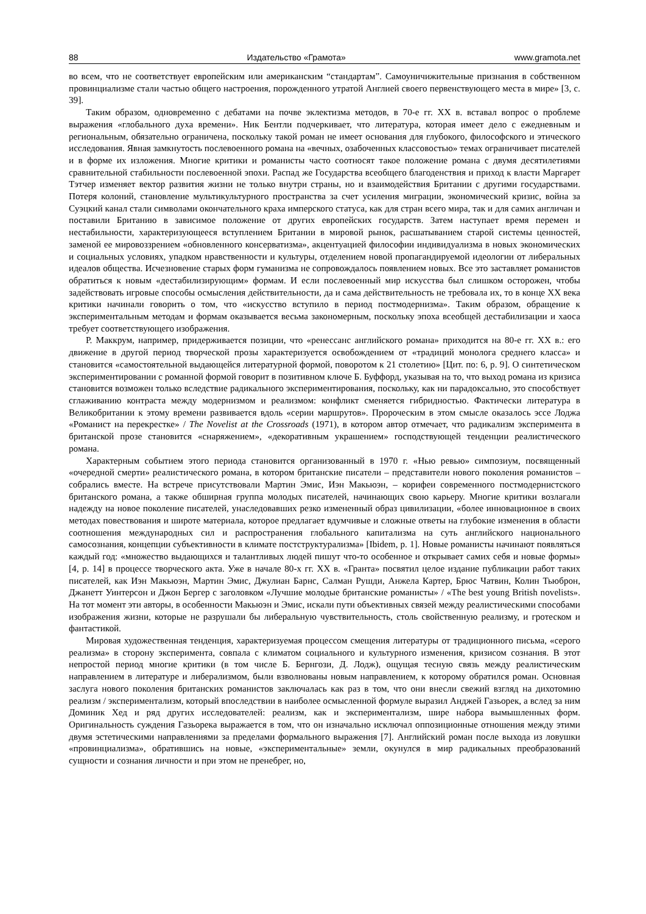88 Издательство «Грамота» www.gramota.net
во всем, что не соответствует европейским или американским “стандартам”. Самоуничижительные признания в собственном провинциализме стали частью общего настроения, порожденного утратой Англией своего первенствующего места в мире» [3, с. 39].
Таким образом, одновременно с дебатами на почве эклектизма методов, в 70-е гг. XX в. вставал вопрос о проблеме выражения «глобального духа времени». Ник Бентли подчеркивает, что литература, которая имеет дело с ежедневным и региональным, обязательно ограничена, поскольку такой роман не имеет основания для глубокого, философского и этического исследования. Явная замкнутость послевоенного романа на «вечных, озабоченных классовостью» темах ограничивает писателей и в форме их изложения. Многие критики и романисты часто соотносят такое положение романа с двумя десятилетиями сравнительной стабильности послевоенной эпохи. Распад же Государства всеобщего благоденствия и приход к власти Маргарет Тэтчер изменяет вектор развития жизни не только внутри страны, но и взаимодействия Британии с другими государствами. Потеря колоний, становление мультикультурного пространства за счет усиления миграции, экономический кризис, война за Суэцкий канал стали символами окончательного краха имперского статуса, как для стран всего мира, так и для самих англичан и поставили Британию в зависимое положение от других европейских государств. Затем наступает время перемен и нестабильности, характеризующееся вступлением Британии в мировой рынок, расшатыванием старой системы ценностей, заменой ее мировоззрением «обновленного консерватизма», акцентуацией философии индивидуализма в новых экономических и социальных условиях, упадком нравственности и культуры, отделением новой пропагандируемой идеологии от либеральных идеалов общества. Исчезновение старых форм гуманизма не сопровождалось появлением новых. Все это заставляет романистов обратиться к новым «дестабилизирующим» формам. И если послевоенный мир искусства был слишком осторожен, чтобы задействовать игровые способы осмысления действительности, да и сама действительность не требовала их, то в конце XX века критики начинали говорить о том, что «искусство вступило в период постмодернизма». Таким образом, обращение к экспериментальным методам и формам оказывается весьма закономерным, поскольку эпоха всеобщей дестабилизации и хаоса требует соответствующего изображения.
Р. Маккрум, например, придерживается позиции, что «ренессанс английского романа» приходится на 80-е гг. XX в.: его движение в другой период творческой прозы характеризуется освобождением от «традиций монолога среднего класса» и становится «самостоятельной выдающейся литературной формой, поворотом к 21 столетию» [Цит. по: 6, p. 9]. О синтетическом экспериментировании с романной формой говорит в позитивном ключе Б. Буффорд, указывая на то, что выход романа из кризиса становится возможен только вследствие радикального экспериментирования, поскольку, как ни парадоксально, это способствует сглаживанию контраста между модернизмом и реализмом: конфликт сменяется гибридностью. Фактически литература в Великобритании к этому времени развивается вдоль «серии маршрутов». Пророческим в этом смысле оказалось эссе Лоджа «Романист на перекрестке» / The Novelist at the Crossroads (1971), в котором автор отмечает, что радикализм эксперимента в британской прозе становится «снаряжением», «декоративным украшением» господствующей тенденции реалистического романа.
Характерным событием этого периода становится организованный в 1970 г. «Нью ревью» симпозиум, посвященный «очередной смерти» реалистического романа, в котором британские писатели – представители нового поколения романистов – собрались вместе. На встрече присутствовали Мартин Эмис, Иэн Макьюэн, – корифеи современного постмодернистского британского романа, а также обширная группа молодых писателей, начинающих свою карьеру. Многие критики возлагали надежду на новое поколение писателей, унаследовавших резко измененный образ цивилизации, «более инновационное в своих методах повествования и широте материала, которое предлагает вдумчивые и сложные ответы на глубокие изменения в области соотношения международных сил и распространения глобального капитализма на суть английского национального самосознания, концепции субъективности в климате постструктурализма» [Ibidem, p. 1]. Новые романисты начинают появляться каждый год: «множество выдающихся и талантливых людей пишут что-то особенное и открывает самих себя и новые формы» [4, p. 14] в процессе творческого акта. Уже в начале 80-х гг. XX в. «Гранта» посвятил целое издание публикации работ таких писателей, как Иэн Макьюэн, Мартин Эмис, Джулиан Барнс, Салман Рушди, Анжела Картер, Брюс Чатвин, Колин Тьюброн, Джанетт Уинтерсон и Джон Бергер с заголовком «Лучшие молодые британские романисты» / «The best young British novelists». На тот момент эти авторы, в особенности Макьюэн и Эмис, искали пути объективных связей между реалистическими способами изображения жизни, которые не разрушали бы либеральную чувствительность, столь свойственную реализму, и гротеском и фантастикой.
Мировая художественная тенденция, характеризуемая процессом смещения литературы от традиционного письма, «серого реализма» в сторону эксперимента, совпала с климатом социального и культурного изменения, кризисом сознания. В этот непростой период многие критики (в том числе Б. Бернгози, Д. Лодж), ощущая тесную связь между реалистическим направлением в литературе и либерализмом, были взволнованы новым направлением, к которому обратился роман. Основная заслуга нового поколения британских романистов заключалась как раз в том, что они внесли свежий взгляд на дихотомию реализм / экспериментализм, который впоследствии в наиболее осмысленной формуле выразил Анджей Газьорек, а вслед за ним Доминик Хед и ряд других исследователей: реализм, как и экспериментализм, шире набора вымышленных форм. Оригинальность суждения Газьорека выражается в том, что он изначально исключал оппозиционные отношения между этими двумя эстетическими направлениями за пределами формального выражения [7]. Английский роман после выхода из ловушки «провинциализма», обратившись на новые, «экспериментальные» земли, окунулся в мир радикальных преобразований сущности и сознания личности и при этом не пренебрег, но,